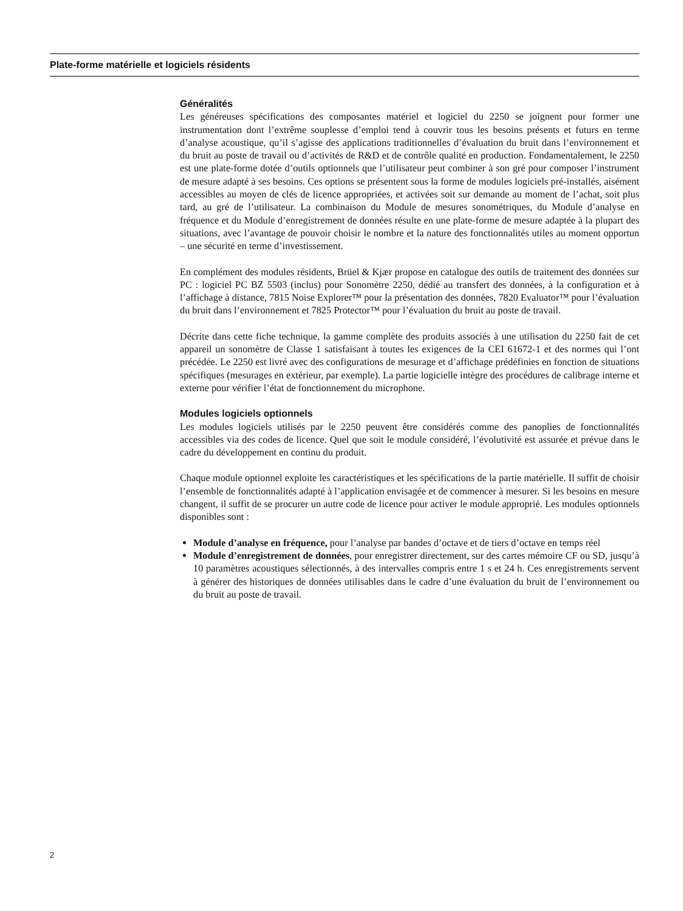Plate-forme matérielle et logiciels résidents
Généralités
Les généreuses spécifications des composantes matériel et logiciel du 2250 se joignent pour former une instrumentation dont l’extrême souplesse d’emploi tend à couvrir tous les besoins présents et futurs en terme d’analyse acoustique, qu’il s’agisse des applications traditionnelles d’évaluation du bruit dans l’environnement et du bruit au poste de travail ou d’activités de R&D et de contrôle qualité en production. Fondamentalement, le 2250 est une plate-forme dotée d’outils optionnels que l’utilisateur peut combiner à son gré pour composer l’instrument de mesure adapté à ses besoins. Ces options se présentent sous la forme de modules logiciels pré-installés, aisément accessibles au moyen de clés de licence appropriées, et activées soit sur demande au moment de l’achat, soit plus tard, au gré de l’utilisateur. La combinaison du Module de mesures sonométriques, du Module d’analyse en fréquence et du Module d’enregistrement de données résulte en une plate-forme de mesure adaptée à la plupart des situations, avec l’avantage de pouvoir choisir le nombre et la nature des fonctionnalités utiles au moment opportun – une sécurité en terme d’investissement.
En complément des modules résidents, Brüel & Kjær propose en catalogue des outils de traitement des données sur PC : logiciel PC BZ 5503 (inclus) pour Sonomètre 2250, dédié au transfert des données, à la configuration et à l’affichage à distance, 7815 Noise Explorer™ pour la présentation des données, 7820 Evaluator™ pour l’évaluation du bruit dans l’environnement et 7825 Protector™ pour l’évaluation du bruit au poste de travail.
Décrite dans cette fiche technique, la gamme complète des produits associés à une utilisation du 2250 fait de cet appareil un sonomètre de Classe 1 satisfaisant à toutes les exigences de la CEI 61672-1 et des normes qui l’ont précédée. Le 2250 est livré avec des configurations de mesurage et d’affichage prédéfinies en fonction de situations spécifiques (mesurages en extérieur, par exemple). La partie logicielle intègre des procédures de calibrage interne et externe pour vérifier l’état de fonctionnement du microphone.
Modules logiciels optionnels
Les modules logiciels utilisés par le 2250 peuvent être considérés comme des panoplies de fonctionnalités accessibles via des codes de licence. Quel que soit le module considéré, l’évolutivité est assurée et prévue dans le cadre du développement en continu du produit.
Chaque module optionnel exploite les caractéristiques et les spécifications de la partie matérielle. Il suffit de choisir l’ensemble de fonctionnalités adapté à l’application envisagée et de commencer à mesurer. Si les besoins en mesure changent, il suffit de se procurer un autre code de licence pour activer le module approprié. Les modules optionnels disponibles sont :
Module d’analyse en fréquence, pour l’analyse par bandes d’octave et de tiers d’octave en temps réel
Module d’enregistrement de données, pour enregistrer directement, sur des cartes mémoire CF ou SD, jusqu’à 10 paramètres acoustiques sélectionnés, à des intervalles compris entre 1 s et 24 h. Ces enregistrements servent à générer des historiques de données utilisables dans le cadre d’une évaluation du bruit de l’environnement ou du bruit au poste de travail.
2